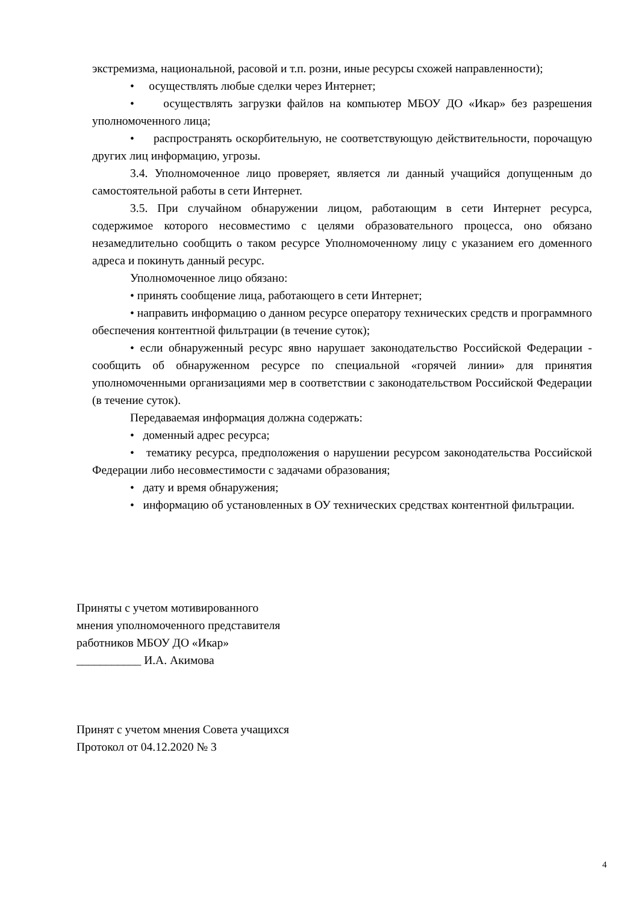экстремизма, национальной, расовой и т.п. розни, иные ресурсы схожей направленности);
• осуществлять любые сделки через Интернет;
• осуществлять загрузки файлов на компьютер МБОУ ДО «Икар» без разрешения уполномоченного лица;
• распространять оскорбительную, не соответствующую действительности, порочащую других лиц информацию, угрозы.
3.4. Уполномоченное лицо проверяет, является ли данный учащийся допущенным до самостоятельной работы в сети Интернет.
3.5. При случайном обнаружении лицом, работающим в сети Интернет ресурса, содержимое которого несовместимо с целями образовательного процесса, оно обязано незамедлительно сообщить о таком ресурсе Уполномоченному лицу с указанием его доменного адреса и покинуть данный ресурс.
Уполномоченное лицо обязано:
• принять сообщение лица, работающего в сети Интернет;
• направить информацию о данном ресурсе оператору технических средств и программного обеспечения контентной фильтрации (в течение суток);
• если обнаруженный ресурс явно нарушает законодательство Российской Федерации - сообщить об обнаруженном ресурсе по специальной «горячей линии» для принятия уполномоченными организациями мер в соответствии с законодательством Российской Федерации (в течение суток).
Передаваемая информация должна содержать:
• доменный адрес ресурса;
• тематику ресурса, предположения о нарушении ресурсом законодательства Российской Федерации либо несовместимости с задачами образования;
• дату и время обнаружения;
• информацию об установленных в ОУ технических средствах контентной фильтрации.
Приняты с учетом мотивированного
мнения уполномоченного представителя
работников МБОУ ДО «Икар»
___________ И.А. Акимова
Принят с учетом мнения Совета учащихся
Протокол от 04.12.2020 № 3
4